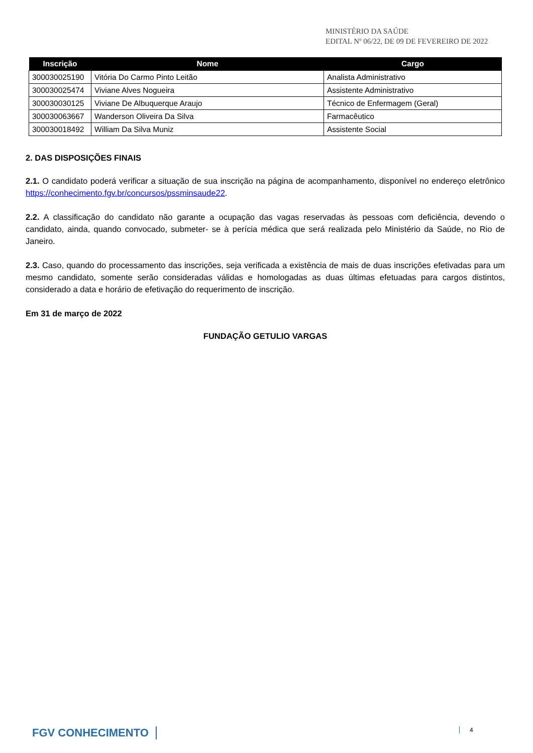MINISTÉRIO DA SAÚDE
EDITAL Nº 06/22, DE 09 DE FEVEREIRO DE 2022
| Inscrição | Nome | Cargo |
| --- | --- | --- |
| 300030025190 | Vitória Do Carmo Pinto Leitão | Analista Administrativo |
| 300030025474 | Viviane Alves Nogueira | Assistente Administrativo |
| 300030030125 | Viviane De Albuquerque Araujo | Técnico de Enfermagem (Geral) |
| 300030063667 | Wanderson Oliveira Da Silva | Farmacêutico |
| 300030018492 | William Da Silva Muniz | Assistente Social |
2. DAS DISPOSIÇÕES FINAIS
2.1. O candidato poderá verificar a situação de sua inscrição na página de acompanhamento, disponível no endereço eletrônico https://conhecimento.fgv.br/concursos/pssminsaude22.
2.2. A classificação do candidato não garante a ocupação das vagas reservadas às pessoas com deficiência, devendo o candidato, ainda, quando convocado, submeter- se à perícia médica que será realizada pelo Ministério da Saúde, no Rio de Janeiro.
2.3. Caso, quando do processamento das inscrições, seja verificada a existência de mais de duas inscrições efetivadas para um mesmo candidato, somente serão consideradas válidas e homologadas as duas últimas efetuadas para cargos distintos, considerado a data e horário de efetivação do requerimento de inscrição.
Em 31 de março de 2022
FUNDAÇÃO GETULIO VARGAS
FGV CONHECIMENTO 4